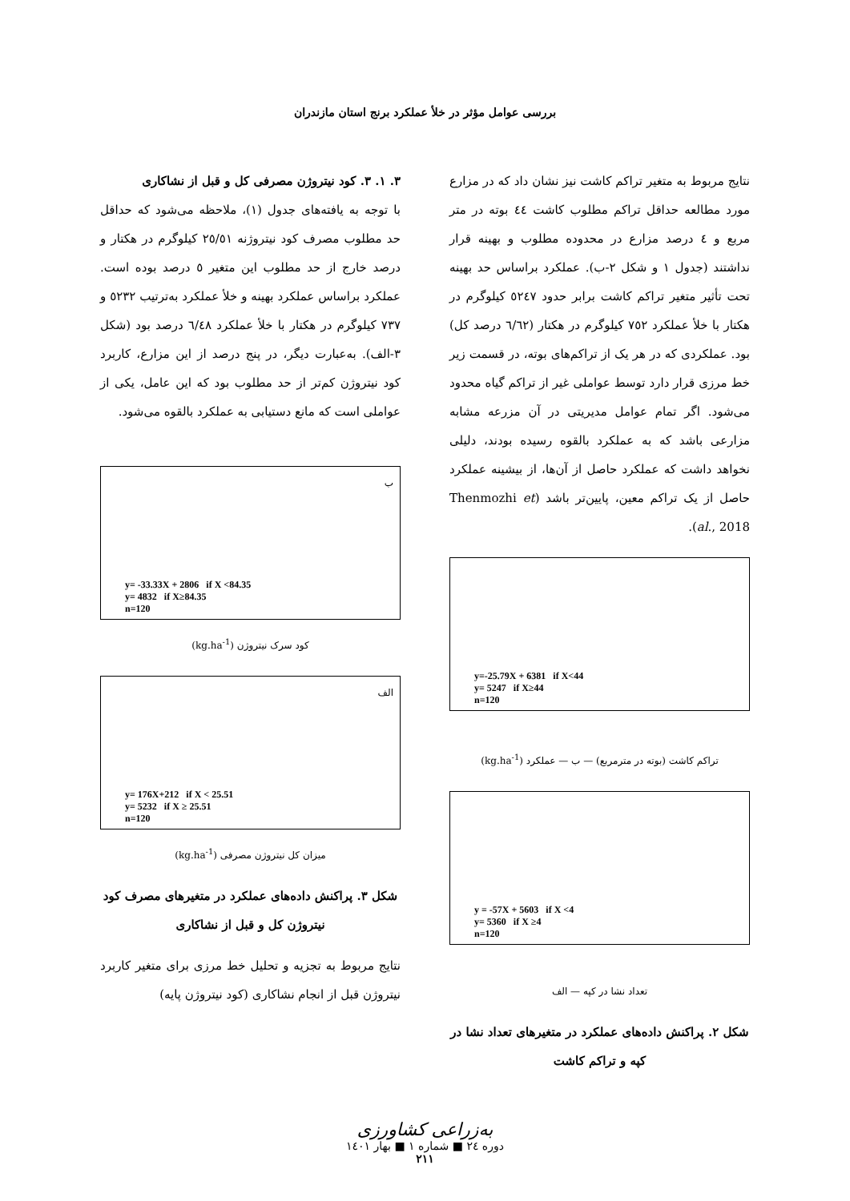بررسی عوامل مؤثر در خلأ عملکرد برنج استان مازندران
نتایج مربوط به متغیر تراکم کاشت نیز نشان داد که در مزارع مورد مطالعه حداقل تراکم مطلوب کاشت ٤٤ بوته در متر مربع و ٤ درصد مزارع در محدوده مطلوب و بهینه قرار نداشتند (جدول ١ و شکل ٢-ب). عملکرد براساس حد بهینه تحت تأثیر متغیر تراکم کاشت برابر حدود ٥٢٤٧ کیلوگرم در هکتار با خلأ عملکرد ٧٥٢ کیلوگرم در هکتار (٦/٦٢ درصد کل) بود. عملکردی که در هر یک از تراکم‌های بوته، در قسمت زیر خط مرزی قرار دارد توسط عواملی غیر از تراکم گیاه محدود می‌شود. اگر تمام عوامل مدیریتی در آن مزرعه مشابه مزارعی باشد که به عملکرد بالقوه رسیده بودند، دلیلی نخواهد داشت که عملکرد حاصل از آن‌ها، از بیشینه عملکرد حاصل از یک تراکم معین، پایین‌تر باشد (Thenmozhi et al., 2018).
y=-25.79X + 6381 if X<44
y= 5247 if X≥44
n=120
تراکم کاشت (بوته در مترمربع) — ب — عملکرد (kg.ha<sup>-1</sup>)
y = -57X + 5603 if X <4
y= 5360 if X ≥4
n=120
تعداد نشا در کپه — الف
شکل ٢. پراکنش داده‌های عملکرد در متغیرهای تعداد نشا در کپه و تراکم کاشت
٣. ١. ٣. کود نیتروژن مصرفی کل و قبل از نشاکاری
با توجه به یافته‌های جدول (١)، ملاحظه می‌شود که حداقل حد مطلوب مصرف کود نیتروژنه ٢٥/٥١ کیلوگرم در هکتار و درصد خارج از حد مطلوب این متغیر ٥ درصد بوده است. عملکرد براساس عملکرد بهینه و خلأ عملکرد به‌ترتیب ٥٢٣٢ و ٧٣٧ کیلوگرم در هکتار با خلأ عملکرد ٦/٤٨ درصد بود (شکل ٣-الف). به‌عبارت دیگر، در پنج درصد از این مزارع، کاربرد کود نیتروژن کم‌تر از حد مطلوب بود که این عامل، یکی از عواملی است که مانع دستیابی به عملکرد بالقوه می‌شود.
ب
y= -33.33X + 2806 if X <84.35
y= 4832 if X≥84.35
n=120
کود سرک نیتروژن (kg.ha<sup>-1</sup>)
الف
y= 176X+212 if X < 25.51
y= 5232 if X ≥ 25.51
n=120
میزان کل نیتروژن مصرفی (kg.ha<sup>-1</sup>)
شکل ٣. پراکنش داده‌های عملکرد در متغیرهای مصرف کود نیتروژن کل و قبل از نشاکاری
نتایج مربوط به تجزیه و تحلیل خط مرزی برای متغیر کاربرد نیتروژن قبل از انجام نشاکاری (کود نیتروژن پایه)
به‌زراعی کشاورزی
دوره ٢٤ ■ شماره ١ ■ بهار ١٤٠١
٢١١